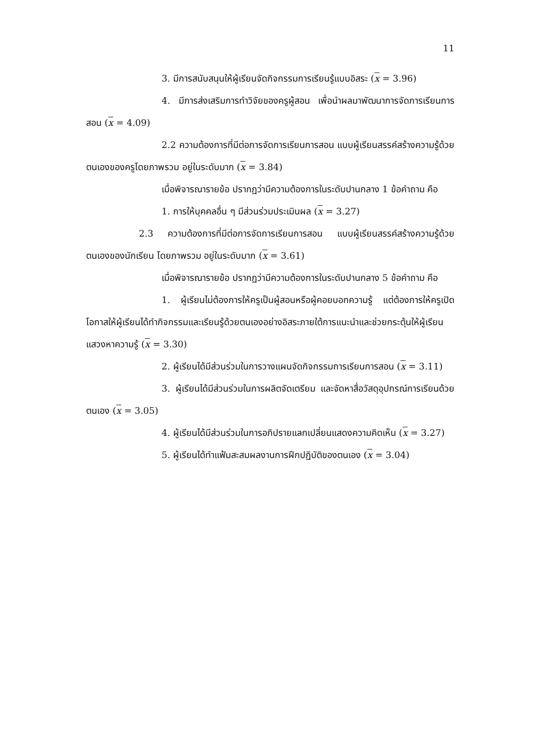11
3. มีการสนับสนุนให้ผู้เรียนจัดกิจกรรมการเรียนรู้แบบอิสระ (x = 3.96)
4. มีการส่งเสริมการทำวิจัยของครูผู้สอน เพื่อนำผลมาพัฒนาการจัดการเรียนการสอน (x = 4.09)
2.2 ความต้องการที่มีต่อการจัดการเรียนการสอน แบบผู้เรียนสรรค์สร้างความรู้ด้วยตนเองของครูโดยภาพรวม อยู่ในระดับมาก (x = 3.84)
เมื่อพิจารณารายข้อ ปรากฏว่ามีความต้องการในระดับปานกลาง 1 ข้อคำถาม คือ
1. การให้บุคคลอื่น ๆ มีส่วนร่วมประเมินผล (x = 3.27)
2.3 ความต้องการที่มีต่อการจัดการเรียนการสอน แบบผู้เรียนสรรค์สร้างความรู้ด้วยตนเองของนักเรียน โดยภาพรวม อยู่ในระดับมาก (x = 3.61)
เมื่อพิจารณารายข้อ ปรากฏว่ามีความต้องการในระดับปานกลาง 5 ข้อคำถาม คือ
1. ผู้เรียนไม่ต้องการให้ครูเป็นผู้สอนหรือผู้คอยบอกความรู้ แต่ต้องการให้ครูเปิดโอกาสให้ผู้เรียนได้ทำกิจกรรมและเรียนรู้ด้วยตนเองอย่างอิสระภายใต้การแนะนำและช่วยกระตุ้นให้ผู้เรียนแสวงหาความรู้ (x = 3.30)
2. ผู้เรียนได้มีส่วนร่วมในการวางแผนจัดกิจกรรมการเรียนการสอน (x = 3.11)
3. ผู้เรียนได้มีส่วนร่วมในการผลิตจัดเตรียม และจัดหาสื่อวัสดุอุปกรณ์การเรียนด้วยตนเอง (x = 3.05)
4. ผู้เรียนได้มีส่วนร่วมในการอภิปรายแลกเปลี่ยนแสดงความคิดเห็น (x = 3.27)
5. ผู้เรียนได้ทำแฟ้มสะสมผลงานการฝึกปฏิบัติของตนเอง (x = 3.04)